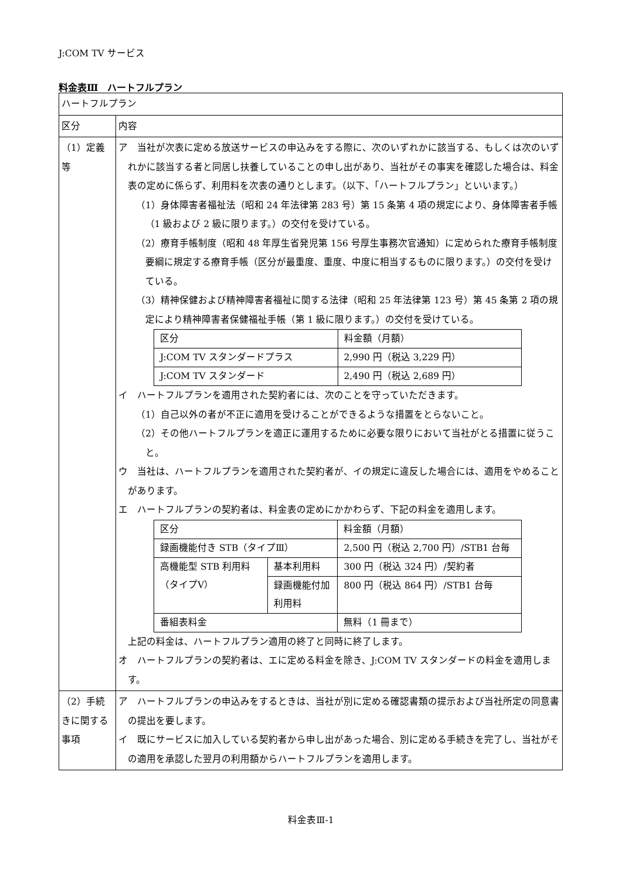J:COM TV サービス
料金表Ⅲ　ハートフルプラン
| ハートフルプラン | |
| 区分 | 内容 |
| （1）定義等 | ア 当社が次表に定める放送サービスの申込みをする際に、次のいずれかに該当する、もしくは次のいずれかに該当する者と同居し扶養していることの申し出があり、当社がその事実を確認した場合は、料金表の定めに係らず、利用料を次表の通りとします。（以下、「ハートフルプラン」といいます。） （1）身体障害者福祉法（昭和 24 年法律第 283 号）第 15 条第 4 項の規定により、身体障害者手帳（1 級および 2 級に限ります。）の交付を受けている。 （2）療育手帳制度（昭和 48 年厚生省発児第 156 号厚生事務次官通知）に定められた療育手帳制度要綱に規定する療育手帳（区分が最重度、重度、中度に相当するものに限ります。）の交付を受けている。 （3）精神保健および精神障害者福祉に関する法律（昭和 25 年法律第 123 号）第 45 条第 2 項の規定により精神障害者保健福祉手帳（第 1 級に限ります。）の交付を受けている。 / 区分 / 料金額（月額） / / J:COM TV スタンダードプラス / 2,990 円（税込 3,229 円） / / J:COM TV スタンダード / 2,490 円（税込 2,689 円） / イ ハートフルプランを適用された契約者には、次のことを守っていただきます。 （1）自己以外の者が不正に適用を受けることができるような措置をとらないこと。 （2）その他ハートフルプランを適正に運用するために必要な限りにおいて当社がとる措置に従うこと。 ウ 当社は、ハートフルプランを適用された契約者が、イの規定に違反した場合には、適用をやめることがあります。 エ ハートフルプランの契約者は、料金表の定めにかかわらず、下記の料金を適用します。 / 区分 / / 料金額（月額） / / 録画機能付き STB（タイプⅢ） / / 2,500 円（税込 2,700 円）/STB1 台毎 / / 高機能型 STB 利用料（タイプⅤ） / 基本利用料 / 300 円（税込 324 円）/契約者 / / / 録画機能付加利用料 / 800 円（税込 864 円）/STB1 台毎 / / 番組表料金 / / 無料（1 冊まで） / 上記の料金は、ハートフルプラン適用の終了と同時に終了します。 オ ハートフルプランの契約者は、エに定める料金を除き、J:COM TV スタンダードの料金を適用します。 |
| （2）手続きに関する事項 | ア ハートフルプランの申込みをするときは、当社が別に定める確認書類の提示および当社所定の同意書の提出を要します。 イ 既にサービスに加入している契約者から申し出があった場合、別に定める手続きを完了し、当社がその適用を承認した翌月の利用額からハートフルプランを適用します。 |
料金表Ⅲ-1